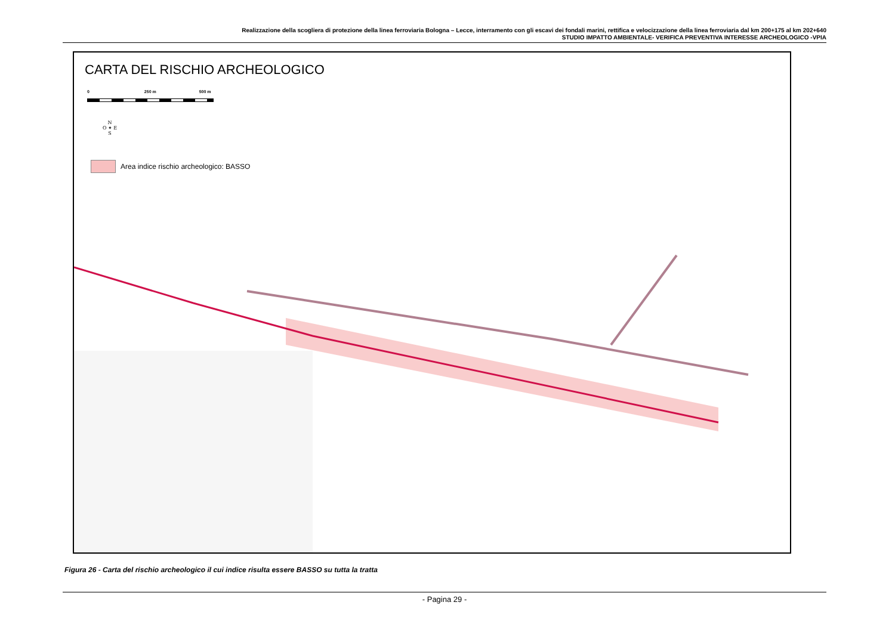Realizzazione della scogliera di protezione della linea ferroviaria Bologna – Lecce, interramento con gli escavi dei fondali marini, rettifica e velocizzazione della linea ferroviaria dal km 200+175 al km 202+640
STUDIO IMPATTO AMBIENTALE- VERIFICA PREVENTIVA INTERESSE ARCHEOLOGICO -VPIA
CARTA DEL RISCHIO ARCHEOLOGICO
0 250 m 500 m
N
O ✦ E
S
Area indice rischio archeologico: BASSO
Figura 26 - Carta del rischio archeologico il cui indice risulta essere BASSO su tutta la tratta
- Pagina 29 -